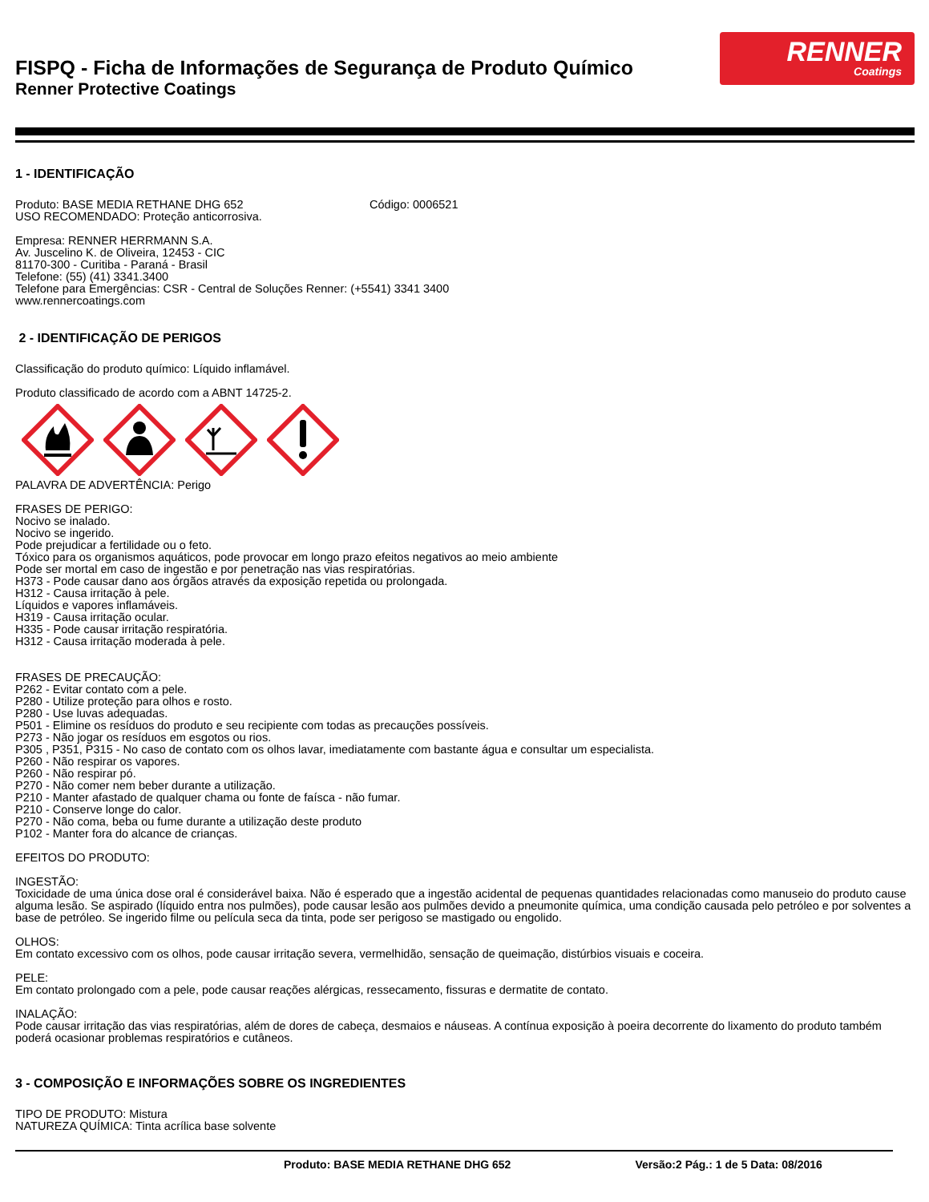FISPQ - Ficha de Informações de Segurança de Produto Químico
Renner Protective Coatings
RENNER
Coatings
1 - IDENTIFICAÇÃO
Produto: BASE MEDIA RETHANE DHG 652 Código: 0006521
USO RECOMENDADO: Proteção anticorrosiva.
Empresa: RENNER HERRMANN S.A.
Av. Juscelino K. de Oliveira, 12453 - CIC
81170-300 - Curitiba - Paraná - Brasil
Telefone: (55) (41) 3341.3400
Telefone para Emergências: CSR - Central de Soluções Renner: (+5541) 3341 3400
www.rennercoatings.com
2 - IDENTIFICAÇÃO DE PERIGOS
Classificação do produto químico: Líquido inflamável.
Produto classificado de acordo com a ABNT 14725-2.
PALAVRA DE ADVERTÊNCIA: Perigo
FRASES DE PERIGO:
Nocivo se inalado.
Nocivo se ingerido.
Pode prejudicar a fertilidade ou o feto.
Tóxico para os organismos aquáticos, pode provocar em longo prazo efeitos negativos ao meio ambiente
Pode ser mortal em caso de ingestão e por penetração nas vias respiratórias.
H373 - Pode causar dano aos órgãos através da exposição repetida ou prolongada.
H312 - Causa irritação à pele.
Líquidos e vapores inflamáveis.
H319 - Causa irritação ocular.
H335 - Pode causar irritação respiratória.
H312 - Causa irritação moderada à pele.
FRASES DE PRECAUÇÃO:
P262 - Evitar contato com a pele.
P280 - Utilize proteção para olhos e rosto.
P280 - Use luvas adequadas.
P501 - Elimine os resíduos do produto e seu recipiente com todas as precauções possíveis.
P273 - Não jogar os resíduos em esgotos ou rios.
P305 , P351, P315 - No caso de contato com os olhos lavar, imediatamente com bastante água e consultar um especialista.
P260 - Não respirar os vapores.
P260 - Não respirar pó.
P270 - Não comer nem beber durante a utilização.
P210 - Manter afastado de qualquer chama ou fonte de faísca - não fumar.
P210 - Conserve longe do calor.
P270 - Não coma, beba ou fume durante a utilização deste produto
P102 - Manter fora do alcance de crianças.
EFEITOS DO PRODUTO:
INGESTÃO:
Toxicidade de uma única dose oral é considerável baixa. Não é esperado que a ingestão acidental de pequenas quantidades relacionadas como manuseio do produto cause alguma lesão. Se aspirado (líquido entra nos pulmões), pode causar lesão aos pulmões devido a pneumonite química, uma condição causada pelo petróleo e por solventes a base de petróleo. Se ingerido filme ou película seca da tinta, pode ser perigoso se mastigado ou engolido.
OLHOS:
Em contato excessivo com os olhos, pode causar irritação severa, vermelhidão, sensação de queimação, distúrbios visuais e coceira.
PELE:
Em contato prolongado com a pele, pode causar reações alérgicas, ressecamento, fissuras e dermatite de contato.
INALAÇÃO:
Pode causar irritação das vias respiratórias, além de dores de cabeça, desmaios e náuseas. A contínua exposição à poeira decorrente do lixamento do produto também poderá ocasionar problemas respiratórios e cutâneos.
3 - COMPOSIÇÃO E INFORMAÇÕES SOBRE OS INGREDIENTES
TIPO DE PRODUTO: Mistura
NATUREZA QUÍMICA: Tinta acrílica base solvente
Produto: BASE MEDIA RETHANE DHG 652 Versão:2 Pág.: 1 de 5 Data: 08/2016